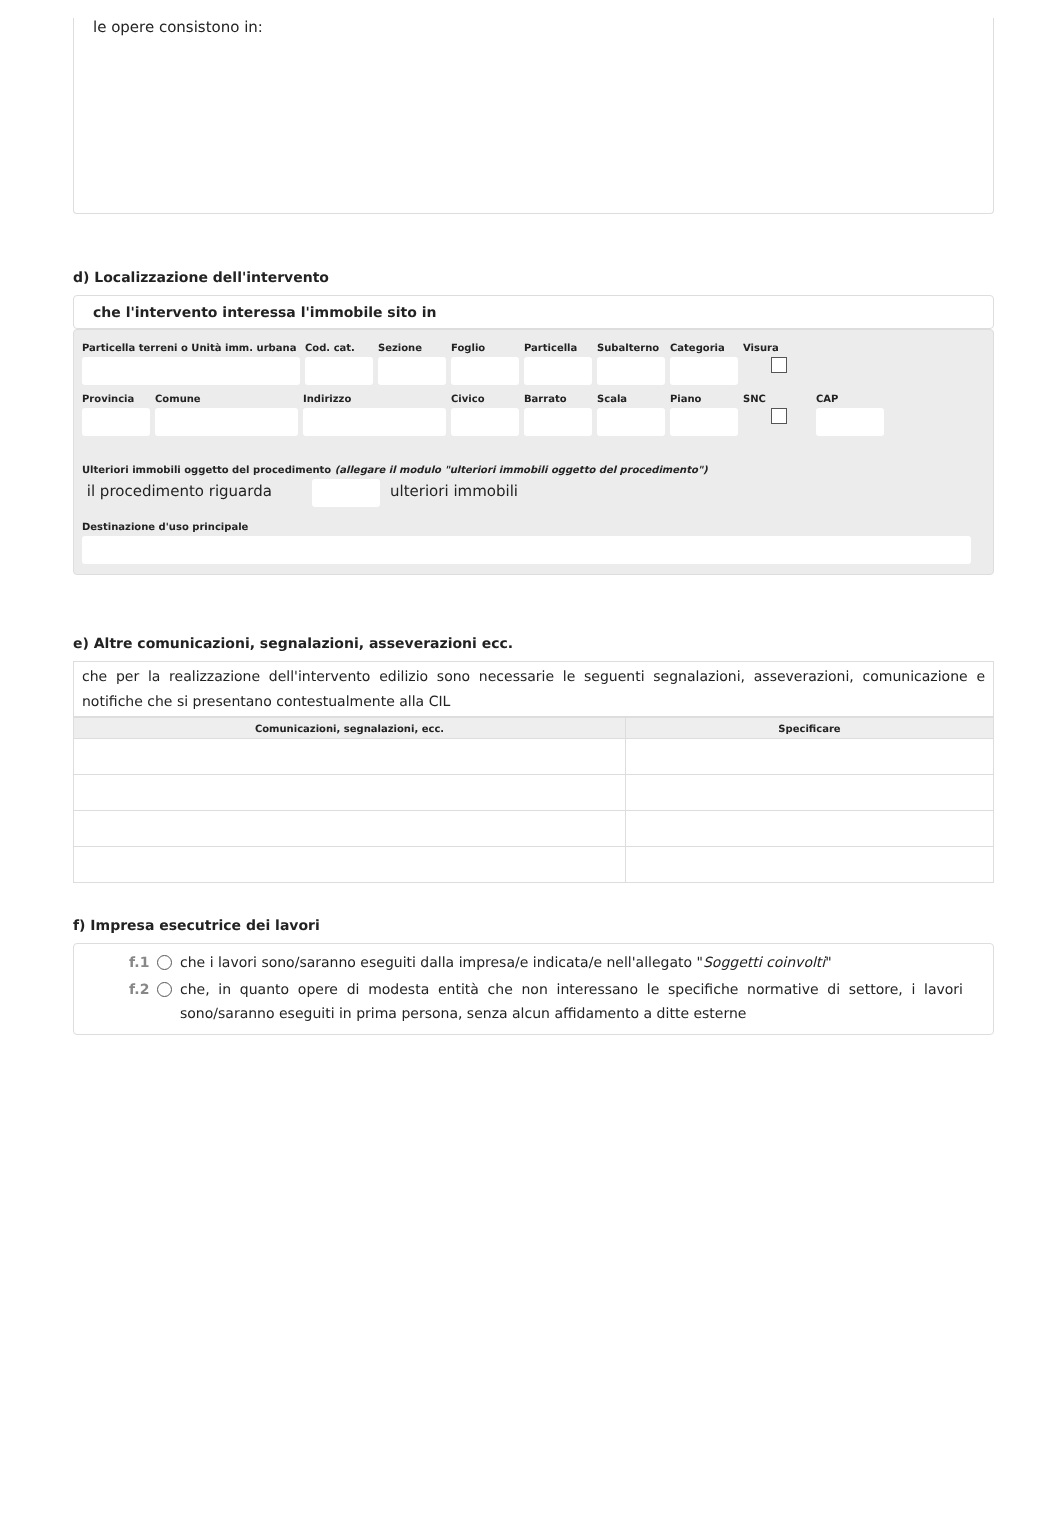le opere consistono in:
d) Localizzazione dell'intervento
che l'intervento interessa l'immobile sito in
Particella terreni o Unità imm. urbana
Cod. cat. Sezione Foglio Particella Subalterno Categoria Visura
Provincia Comune Indirizzo Civico Barrato Scala Piano SNC CAP
Ulteriori immobili oggetto del procedimento (allegare il modulo "ulteriori immobili oggetto del procedimento")
il procedimento riguarda ulteriori immobili
Destinazione d'uso principale
e) Altre comunicazioni, segnalazioni, asseverazioni ecc.
che per la realizzazione dell'intervento edilizio sono necessarie le seguenti segnalazioni, asseverazioni, comunicazione e notifiche che si presentano contestualmente alla CIL
| Comunicazioni, segnalazioni, ecc. | Specificare |
| --- | --- |
f) Impresa esecutrice dei lavori
f.1 che i lavori sono/saranno eseguiti dalla impresa/e indicata/e nell'allegato "Soggetti coinvolti"
f.2 che, in quanto opere di modesta entità che non interessano le specifiche normative di settore, i lavori sono/saranno eseguiti in prima persona, senza alcun affidamento a ditte esterne